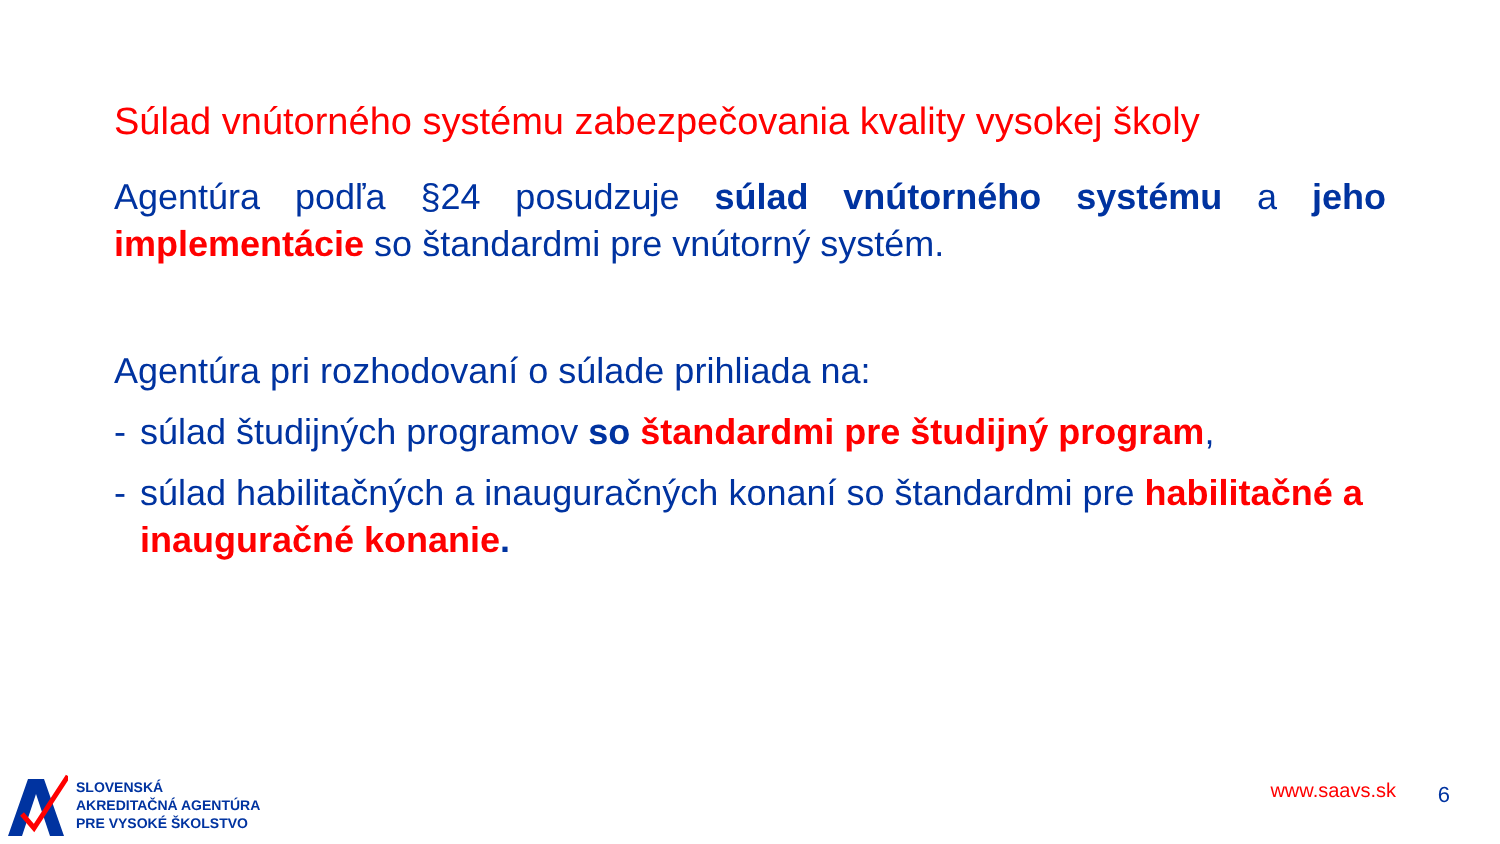Súlad vnútorného systému zabezpečovania kvality vysokej školy
Agentúra podľa §24 posudzuje súlad vnútorného systému a jeho implementácie so štandardmi pre vnútorný systém.
Agentúra pri rozhodovaní o súlade prihliada na:
- súlad študijných programov so štandardmi pre študijný program,
- súlad habilitačných a inauguračných konaní so štandardmi pre habilitačné a inauguračné konanie.
SLOVENSKÁ
AKREDITAČNÁ AGENTÚRA
PRE VYSOKÉ ŠKOLSTVO
www.saavs.sk 6